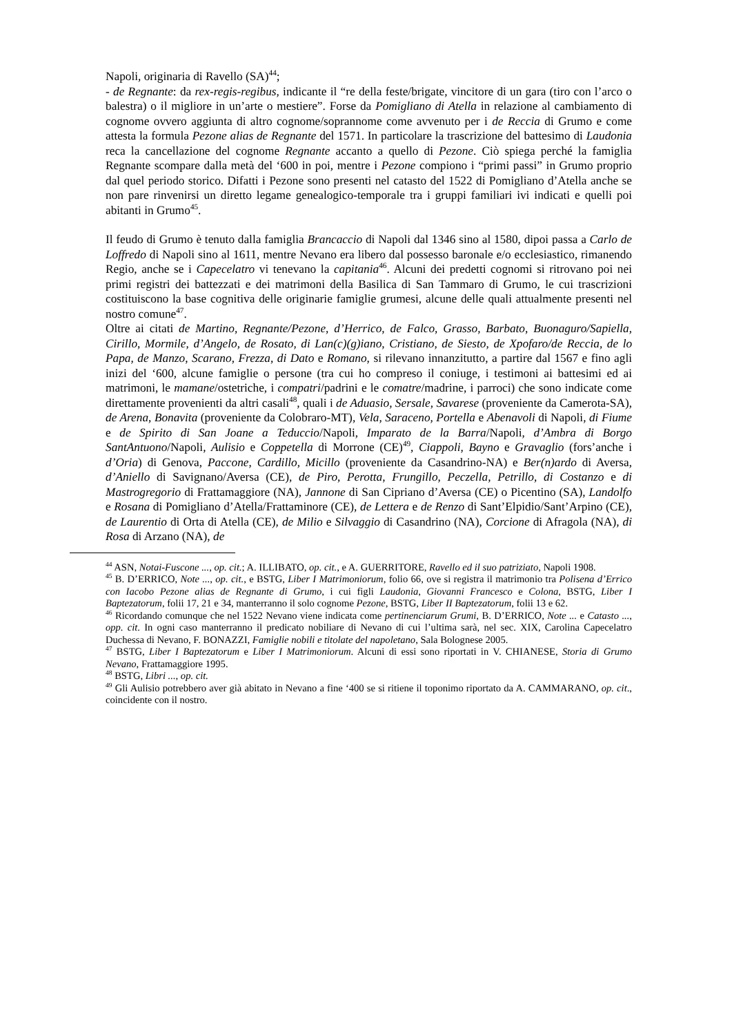Napoli, originaria di Ravello (SA)<sup>44</sup>;
- de Regnante: da rex-regis-regibus, indicante il “re della feste/brigate, vincitore di un gara (tiro con l’arco o balestra) o il migliore in un’arte o mestiere”. Forse da Pomigliano di Atella in relazione al cambiamento di cognome ovvero aggiunta di altro cognome/soprannome come avvenuto per i de Reccia di Grumo e come attesta la formula Pezone alias de Regnante del 1571. In particolare la trascrizione del battesimo di Laudonia reca la cancellazione del cognome Regnante accanto a quello di Pezone. Ciò spiega perché la famiglia Regnante scompare dalla metà del ‘600 in poi, mentre i Pezone compiono i “primi passi” in Grumo proprio dal quel periodo storico. Difatti i Pezone sono presenti nel catasto del 1522 di Pomigliano d’Atella anche se non pare rinvenirsi un diretto legame genealogico-temporale tra i gruppi familiari ivi indicati e quelli poi abitanti in Grumo<sup>45</sup>.
Il feudo di Grumo è tenuto dalla famiglia Brancaccio di Napoli dal 1346 sino al 1580, dipoi passa a Carlo de Loffredo di Napoli sino al 1611, mentre Nevano era libero dal possesso baronale e/o ecclesiastico, rimanendo Regio, anche se i Capecelatro vi tenevano la capitania<sup>46</sup>. Alcuni dei predetti cognomi si ritrovano poi nei primi registri dei battezzati e dei matrimoni della Basilica di San Tammaro di Grumo, le cui trascrizioni costituiscono la base cognitiva delle originarie famiglie grumesi, alcune delle quali attualmente presenti nel nostro comune<sup>47</sup>.
Oltre ai citati de Martino, Regnante/Pezone, d’Herrico, de Falco, Grasso, Barbato, Buonaguro/Sapiella, Cirillo, Mormile, d’Angelo, de Rosato, di Lan(c)(g)iano, Cristiano, de Siesto, de Xpofaro/de Reccia, de lo Papa, de Manzo, Scarano, Frezza, di Dato e Romano, si rilevano innanzitutto, a partire dal 1567 e fino agli inizi del ‘600, alcune famiglie o persone (tra cui ho compreso il coniuge, i testimoni ai battesimi ed ai matrimoni, le mamane/ostetriche, i compatri/padrini e le comatre/madrine, i parroci) che sono indicate come direttamente provenienti da altri casali<sup>48</sup>, quali i de Aduasio, Sersale, Savarese (proveniente da Camerota-SA), de Arena, Bonavita (proveniente da Colobraro-MT), Vela, Saraceno, Portella e Abenavoli di Napoli, di Fiume e de Spirito di San Joane a Teduccio/Napoli, Imparato de la Barra/Napoli, d’Ambra di Borgo SantAntuono/Napoli, Aulisio e Coppetella di Morrone (CE)<sup>49</sup>, Ciappoli, Bayno e Gravaglio (fors’anche i d’Oria) di Genova, Paccone, Cardillo, Micillo (proveniente da Casandrino-NA) e Ber(n)ardo di Aversa, d’Aniello di Savignano/Aversa (CE), de Piro, Perotta, Frungillo, Peczella, Petrillo, di Costanzo e di Mastrogregorio di Frattamaggiore (NA), Jannone di San Cipriano d’Aversa (CE) o Picentino (SA), Landolfo e Rosana di Pomigliano d’Atella/Frattaminore (CE), de Lettera e de Renzo di Sant’Elpidio/Sant’Arpino (CE), de Laurentio di Orta di Atella (CE), de Milio e Silvaggio di Casandrino (NA), Corcione di Afragola (NA), di Rosa di Arzano (NA), de
<sup>44</sup> ASN, Notai-Fuscone ..., op. cit.; A. ILLIBATO, op. cit., e A. GUERRITORE, Ravello ed il suo patriziato, Napoli 1908.
<sup>45</sup> B. D’ERRICO, Note ..., op. cit., e BSTG, Liber I Matrimoniorum, folio 66, ove si registra il matrimonio tra Polisena d’Errico con Iacobo Pezone alias de Regnante di Grumo, i cui figli Laudonia, Giovanni Francesco e Colona, BSTG, Liber I Baptezatorum, folii 17, 21 e 34, manterranno il solo cognome Pezone, BSTG, Liber II Baptezatorum, folii 13 e 62.
<sup>46</sup> Ricordando comunque che nel 1522 Nevano viene indicata come pertinenciarum Grumi, B. D’ERRICO, Note ... e Catasto ..., opp. cit. In ogni caso manterranno il predicato nobiliare di Nevano di cui l’ultima sarà, nel sec. XIX, Carolina Capecelatro Duchessa di Nevano, F. BONAZZI, Famiglie nobili e titolate del napoletano, Sala Bolognese 2005.
<sup>47</sup> BSTG, Liber I Baptezatorum e Liber I Matrimoniorum. Alcuni di essi sono riportati in V. CHIANESE, Storia di Grumo Nevano, Frattamaggiore 1995.
<sup>48</sup> BSTG, Libri ..., op. cit.
<sup>49</sup> Gli Aulisio potrebbero aver già abitato in Nevano a fine ‘400 se si ritiene il toponimo riportato da A. CAMMARANO, op. cit., coincidente con il nostro.